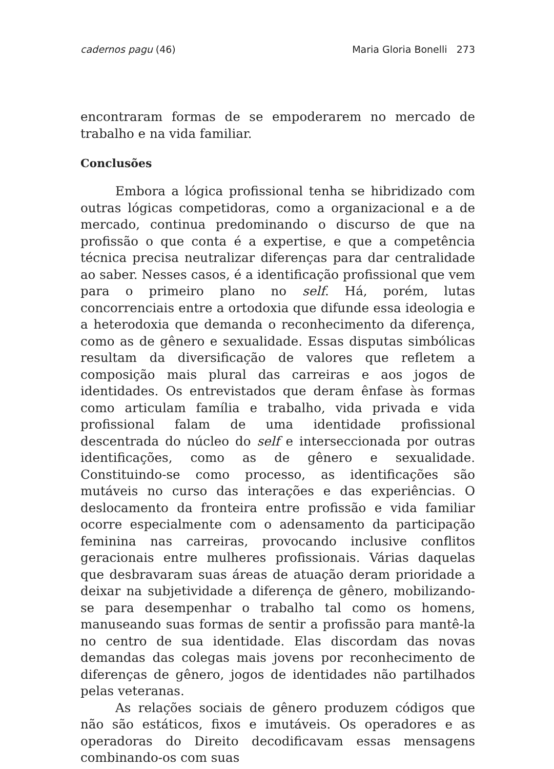cadernos pagu (46) Maria Gloria Bonelli 273
encontraram formas de se empoderarem no mercado de trabalho e na vida familiar.
Conclusões
Embora a lógica profissional tenha se hibridizado com outras lógicas competidoras, como a organizacional e a de mercado, continua predominando o discurso de que na profissão o que conta é a expertise, e que a competência técnica precisa neutralizar diferenças para dar centralidade ao saber. Nesses casos, é a identificação profissional que vem para o primeiro plano no self. Há, porém, lutas concorrenciais entre a ortodoxia que difunde essa ideologia e a heterodoxia que demanda o reconhecimento da diferença, como as de gênero e sexualidade. Essas disputas simbólicas resultam da diversificação de valores que refletem a composição mais plural das carreiras e aos jogos de identidades. Os entrevistados que deram ênfase às formas como articulam família e trabalho, vida privada e vida profissional falam de uma identidade profissional descentrada do núcleo do self e interseccionada por outras identificações, como as de gênero e sexualidade. Constituindo-se como processo, as identificações são mutáveis no curso das interações e das experiências. O deslocamento da fronteira entre profissão e vida familiar ocorre especialmente com o adensamento da participação feminina nas carreiras, provocando inclusive conflitos geracionais entre mulheres profissionais. Várias daquelas que desbravaram suas áreas de atuação deram prioridade a deixar na subjetividade a diferença de gênero, mobilizando-se para desempenhar o trabalho tal como os homens, manuseando suas formas de sentir a profissão para mantê-la no centro de sua identidade. Elas discordam das novas demandas das colegas mais jovens por reconhecimento de diferenças de gênero, jogos de identidades não partilhados pelas veteranas.
As relações sociais de gênero produzem códigos que não são estáticos, fixos e imutáveis. Os operadores e as operadoras do Direito decodificavam essas mensagens combinando-os com suas